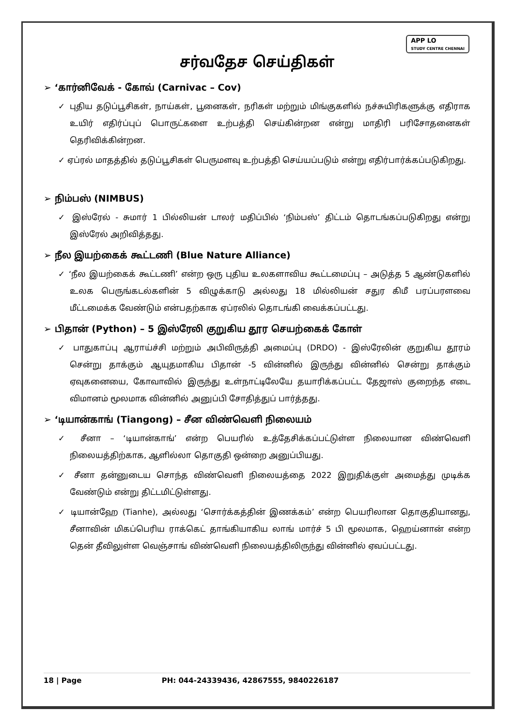APP LO
STUDY CENTRE CHENNAI
சர்வதேச செய்திகள்
➢ ‘கார்னிவேக் - கோவ் (Carnivac – Cov)
✓ புதிய தடுப்பூசிகள், நாய்கள், பூனைகள், நரிகள் மற்றும் மிங்குகளில் நச்சுயிரிகளுக்கு எதிராக உயிர் எதிர்ப்புப் பொருட்களை உற்பத்தி செய்கின்றன என்று மாதிரி பரிசோதனைகள் தெரிவிக்கின்றன.
✓ ஏப்ரல் மாதத்தில் தடுப்பூசிகள் பெருமளவு உற்பத்தி செய்யப்படும் என்று எதிர்பார்க்கப்படுகிறது.
➢ நிம்பஸ் (NIMBUS)
✓ இஸ்ரேல் - சுமார் 1 பில்லியன் டாலர் மதிப்பில் ‘நிம்பஸ்’ திட்டம் தொடங்கப்படுகிறது என்று இஸ்ரேல் அறிவித்தது.
➢ நீல இயற்கைக் கூட்டணி (Blue Nature Alliance)
✓ ‘நீல இயற்கைக் கூட்டணி’ என்ற ஒரு புதிய உலகளாவிய கூட்டமைப்பு – அடுத்த 5 ஆண்டுகளில் உலக பெருங்கடல்களின் 5 விழுக்காடு அல்லது 18 மில்லியன் சதுர கிமீ பரப்பரளவை மீட்டமைக்க வேண்டும் என்பதற்காக ஏப்ரலில் தொடங்கி வைக்கப்பட்டது.
➢ பிதான் (Python) – 5 இஸ்ரேலி குறுகிய தூர செயற்கைக் கோள்
✓ பாதுகாப்பு ஆராய்ச்சி மற்றும் அபிவிருத்தி அமைப்பு (DRDO) - இஸ்ரேலின் குறுகிய தூரம் சென்று தாக்கும் ஆயுதமாகிய பிதான் -5 வின்னில் இருந்து வின்னில் சென்று தாக்கும் ஏவுகனையை, கோவாவில் இருந்து உள்நாட்டிலேயே தயாரிக்கப்பட்ட தேஜாஸ் குறைந்த எடை விமானம் மூலமாக வின்னில் அனுப்பி சோதித்துப் பார்த்தது.
➢ ‘டியான்காங் (Tiangong) – சீன விண்வெளி நிலையம்
✓ சீனா – ‘டியான்காங்’ என்ற பெயரில் உத்தேசிக்கப்பட்டுள்ள நிலையான விண்வெளி நிலையத்திற்காக, ஆளில்லா தொகுதி ஒன்றை அனுப்பியது.
✓ சீனா தன்னுடைய சொந்த விண்வெளி நிலையத்தை 2022 இறுதிக்குள் அமைத்து முடிக்க வேண்டும் என்று திட்டமிட்டுள்ளது.
✓ டியான்ஹே (Tianhe), அல்லது ‘சொர்க்கத்தின் இணக்கம்’ என்ற பெயரிலான தொகுதியானது, சீனாவின் மிகப்பெரிய ராக்கெட் தாங்கியாகிய லாங் மார்ச் 5 பி மூலமாக, ஹெய்னான் என்ற தென் தீவிலுள்ள வெஞ்சாங் விண்வெளி நிலையத்திலிருந்து வின்னில் ஏவப்பட்டது.
18 | Page PH: 044-24339436, 42867555, 9840226187